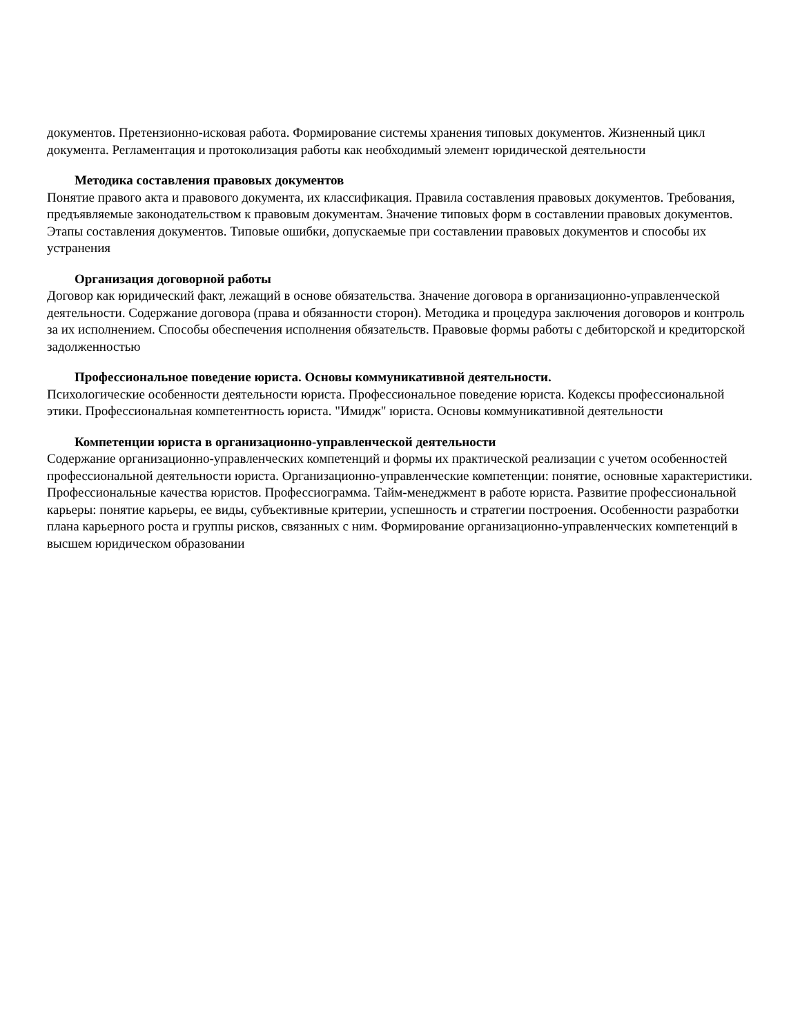документов. Претензионно-исковая работа. Формирование системы хранения типовых документов. Жизненный цикл документа. Регламентация и протоколизация работы как необходимый элемент юридической деятельности
Методика составления правовых документов
Понятие правого акта и правового документа, их классификация. Правила составления правовых документов. Требования, предъявляемые законодательством к правовым документам. Значение типовых форм в составлении правовых документов. Этапы составления документов. Типовые ошибки, допускаемые при составлении правовых документов и способы их устранения
Организация договорной работы
Договор как юридический факт, лежащий в основе обязательства. Значение договора в организационно-управленческой деятельности. Содержание договора (права и обязанности сторон). Методика и процедура заключения договоров и контроль за их исполнением. Способы обеспечения исполнения обязательств. Правовые формы работы с дебиторской и кредиторской задолженностью
Профессиональное поведение юриста. Основы коммуникативной деятельности.
Психологические особенности деятельности юриста. Профессиональное поведение юриста. Кодексы профессиональной этики. Профессиональная компетентность юриста. "Имидж" юриста. Основы коммуникативной деятельности
Компетенции юриста в организационно-управленческой деятельности
Содержание организационно-управленческих компетенций и формы их практической реализации с учетом особенностей профессиональной деятельности юриста. Организационно-управленческие компетенции: понятие, основные характеристики. Профессиональные качества юристов. Профессиограмма. Тайм-менеджмент в работе юриста. Развитие профессиональной карьеры: понятие карьеры, ее виды, субъективные критерии, успешность и стратегии построения. Особенности разработки плана карьерного роста и группы рисков, связанных с ним. Формирование организационно-управленческих компетенций в высшем юридическом образовании